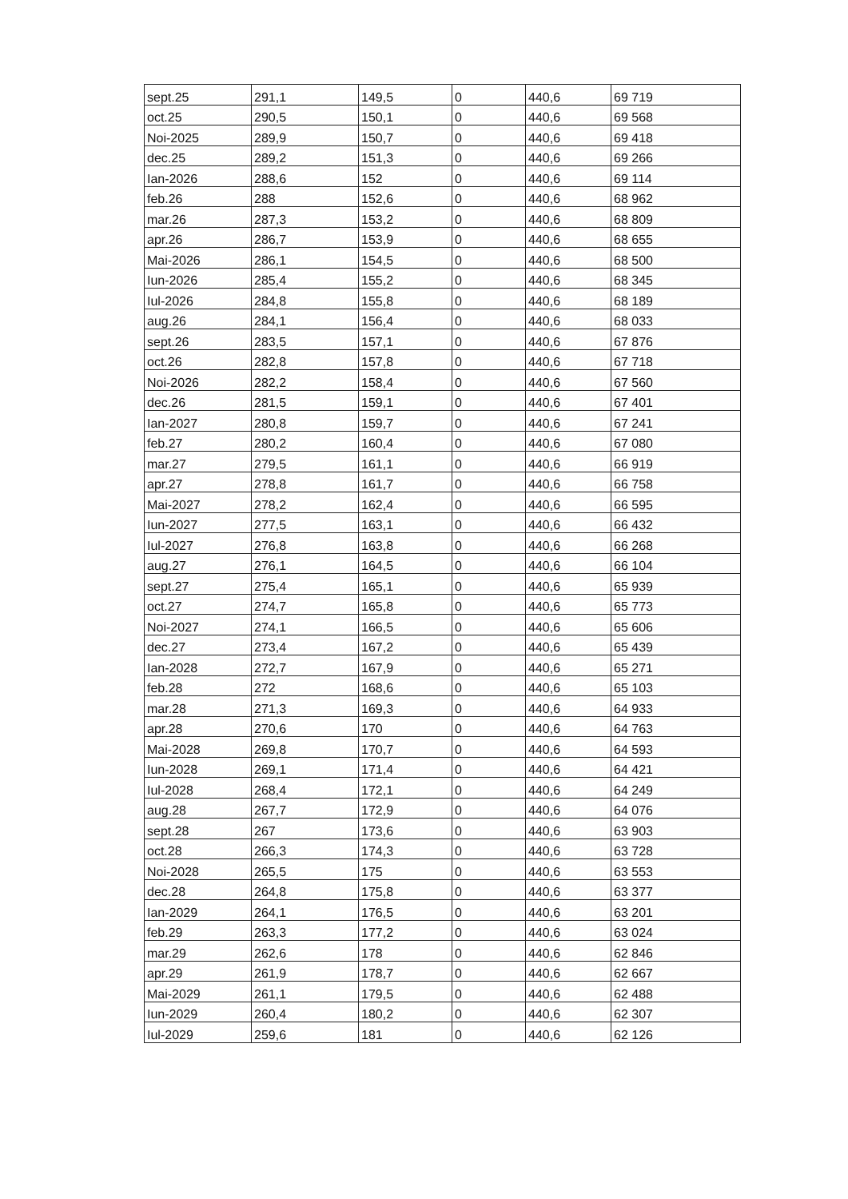| sept.25 | 291,1 | 149,5 | 0 | 440,6 | 69 719 |
| oct.25 | 290,5 | 150,1 | 0 | 440,6 | 69 568 |
| Noi-2025 | 289,9 | 150,7 | 0 | 440,6 | 69 418 |
| dec.25 | 289,2 | 151,3 | 0 | 440,6 | 69 266 |
| Ian-2026 | 288,6 | 152 | 0 | 440,6 | 69 114 |
| feb.26 | 288 | 152,6 | 0 | 440,6 | 68 962 |
| mar.26 | 287,3 | 153,2 | 0 | 440,6 | 68 809 |
| apr.26 | 286,7 | 153,9 | 0 | 440,6 | 68 655 |
| Mai-2026 | 286,1 | 154,5 | 0 | 440,6 | 68 500 |
| Iun-2026 | 285,4 | 155,2 | 0 | 440,6 | 68 345 |
| Iul-2026 | 284,8 | 155,8 | 0 | 440,6 | 68 189 |
| aug.26 | 284,1 | 156,4 | 0 | 440,6 | 68 033 |
| sept.26 | 283,5 | 157,1 | 0 | 440,6 | 67 876 |
| oct.26 | 282,8 | 157,8 | 0 | 440,6 | 67 718 |
| Noi-2026 | 282,2 | 158,4 | 0 | 440,6 | 67 560 |
| dec.26 | 281,5 | 159,1 | 0 | 440,6 | 67 401 |
| Ian-2027 | 280,8 | 159,7 | 0 | 440,6 | 67 241 |
| feb.27 | 280,2 | 160,4 | 0 | 440,6 | 67 080 |
| mar.27 | 279,5 | 161,1 | 0 | 440,6 | 66 919 |
| apr.27 | 278,8 | 161,7 | 0 | 440,6 | 66 758 |
| Mai-2027 | 278,2 | 162,4 | 0 | 440,6 | 66 595 |
| Iun-2027 | 277,5 | 163,1 | 0 | 440,6 | 66 432 |
| Iul-2027 | 276,8 | 163,8 | 0 | 440,6 | 66 268 |
| aug.27 | 276,1 | 164,5 | 0 | 440,6 | 66 104 |
| sept.27 | 275,4 | 165,1 | 0 | 440,6 | 65 939 |
| oct.27 | 274,7 | 165,8 | 0 | 440,6 | 65 773 |
| Noi-2027 | 274,1 | 166,5 | 0 | 440,6 | 65 606 |
| dec.27 | 273,4 | 167,2 | 0 | 440,6 | 65 439 |
| Ian-2028 | 272,7 | 167,9 | 0 | 440,6 | 65 271 |
| feb.28 | 272 | 168,6 | 0 | 440,6 | 65 103 |
| mar.28 | 271,3 | 169,3 | 0 | 440,6 | 64 933 |
| apr.28 | 270,6 | 170 | 0 | 440,6 | 64 763 |
| Mai-2028 | 269,8 | 170,7 | 0 | 440,6 | 64 593 |
| Iun-2028 | 269,1 | 171,4 | 0 | 440,6 | 64 421 |
| Iul-2028 | 268,4 | 172,1 | 0 | 440,6 | 64 249 |
| aug.28 | 267,7 | 172,9 | 0 | 440,6 | 64 076 |
| sept.28 | 267 | 173,6 | 0 | 440,6 | 63 903 |
| oct.28 | 266,3 | 174,3 | 0 | 440,6 | 63 728 |
| Noi-2028 | 265,5 | 175 | 0 | 440,6 | 63 553 |
| dec.28 | 264,8 | 175,8 | 0 | 440,6 | 63 377 |
| Ian-2029 | 264,1 | 176,5 | 0 | 440,6 | 63 201 |
| feb.29 | 263,3 | 177,2 | 0 | 440,6 | 63 024 |
| mar.29 | 262,6 | 178 | 0 | 440,6 | 62 846 |
| apr.29 | 261,9 | 178,7 | 0 | 440,6 | 62 667 |
| Mai-2029 | 261,1 | 179,5 | 0 | 440,6 | 62 488 |
| Iun-2029 | 260,4 | 180,2 | 0 | 440,6 | 62 307 |
| Iul-2029 | 259,6 | 181 | 0 | 440,6 | 62 126 |